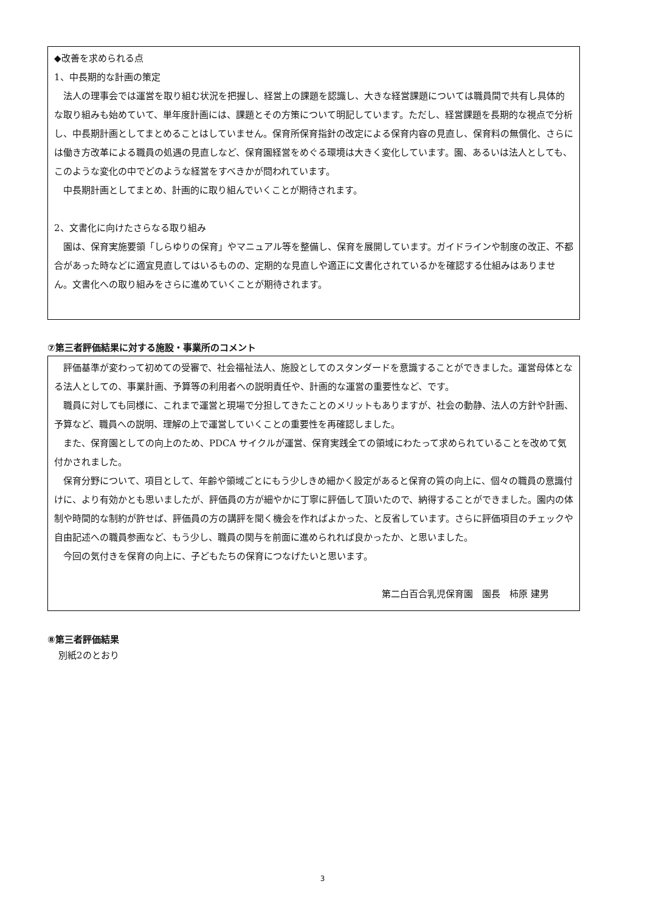◆改善を求められる点
1、中長期的な計画の策定
　法人の理事会では運営を取り組む状況を把握し、経営上の課題を認識し、大きな経営課題については職員間で共有し具体的な取り組みも始めていて、単年度計画には、課題とその方策について明記しています。ただし、経営課題を長期的な視点で分析し、中長期計画としてまとめることはしていません。保育所保育指針の改定による保育内容の見直し、保育料の無償化、さらには働き方改革による職員の処遇の見直しなど、保育園経営をめぐる環境は大きく変化しています。園、あるいは法人としても、このような変化の中でどのような経営をすべきかが問われています。
　中長期計画としてまとめ、計画的に取り組んでいくことが期待されます。
2、文書化に向けたさらなる取り組み
　園は、保育実施要領「しらゆりの保育」やマニュアル等を整備し、保育を展開しています。ガイドラインや制度の改正、不都合があった時などに適宜見直してはいるものの、定期的な見直しや適正に文書化されているかを確認する仕組みはありません。文書化への取り組みをさらに進めていくことが期待されます。
⑦第三者評価結果に対する施設・事業所のコメント
　評価基準が変わって初めての受審で、社会福祉法人、施設としてのスタンダードを意識することができました。運営母体となる法人としての、事業計画、予算等の利用者への説明責任や、計画的な運営の重要性など、です。
　職員に対しても同様に、これまで運営と現場で分担してきたことのメリットもありますが、社会の動静、法人の方針や計画、予算など、職員への説明、理解の上で運営していくことの重要性を再確認しました。
　また、保育園としての向上のため、PDCA サイクルが運営、保育実践全ての領域にわたって求められていることを改めて気付かされました。
　保育分野について、項目として、年齢や領域ごとにもう少しきめ細かく設定があると保育の質の向上に、個々の職員の意識付けに、より有効かとも思いましたが、評価員の方が細やかに丁寧に評価して頂いたので、納得することができました。園内の体制や時間的な制約が許せば、評価員の方の講評を聞く機会を作ればよかった、と反省しています。さらに評価項目のチェックや自由記述への職員参画など、もう少し、職員の関与を前面に進められれば良かったか、と思いました。
　今回の気付きを保育の向上に、子どもたちの保育につなげたいと思います。
第二白百合乳児保育園　園長　柿原 建男
⑧第三者評価結果
別紙2のとおり
3